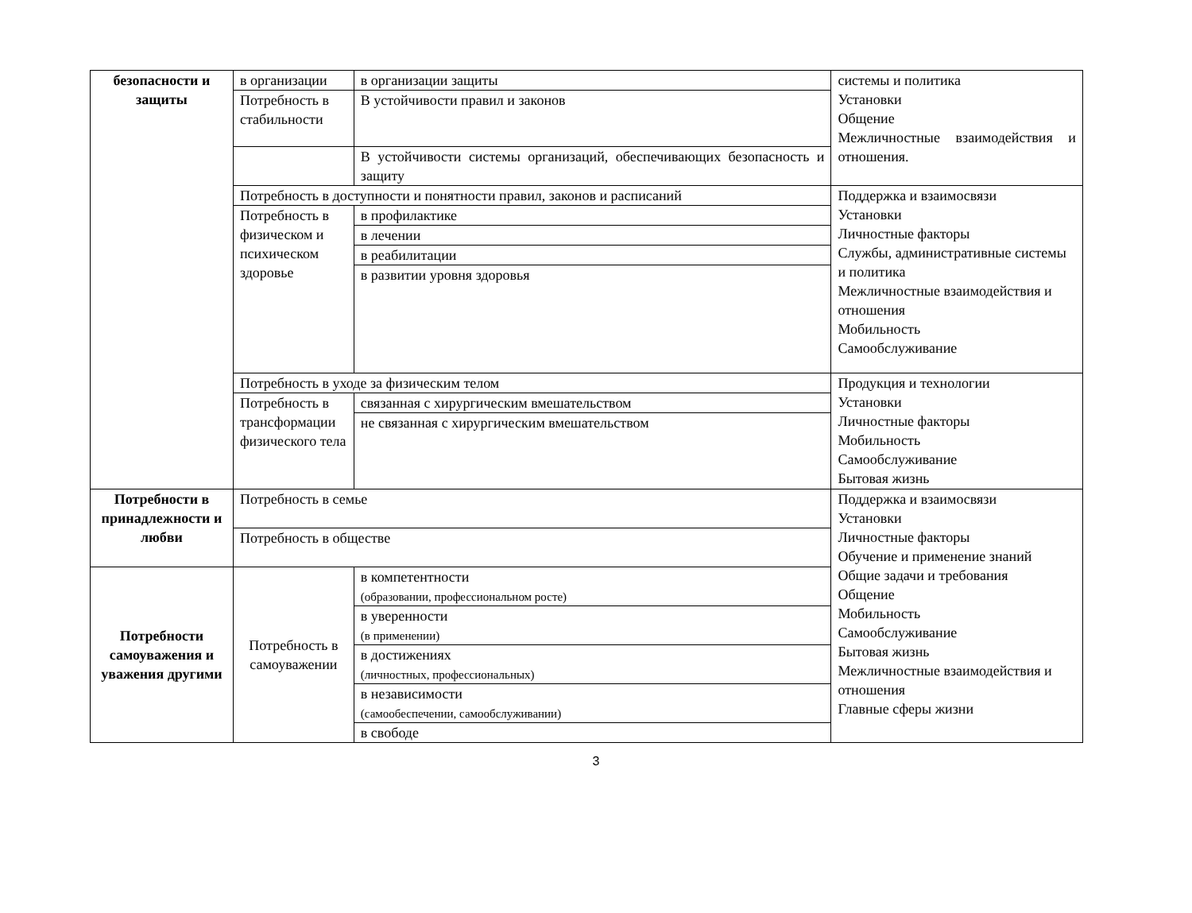| безопасности и защиты | в организации | в организации защиты | системы и политика Установки Общение Межличностные взаимодействия и отношения. |
| | Потребность в стабильности | В устойчивости правил и законов | |
| | | В устойчивости системы организаций, обеспечивающих безопасность и защиту | |
| | Потребность в доступности и понятности правил, законов и расписаний | | Поддержка и взаимосвязи Установки Личностные факторы Службы, административные системы и политика Межличностные взаимодействия и отношения Мобильность Самообслуживание |
| | Потребность в физическом и психическом здоровье | в профилактике | |
| | | в лечении | |
| | | в реабилитации | |
| | | в развитии уровня здоровья | |
| | Потребность в уходе за физическим телом | | Продукция и технологии Установки Личностные факторы Мобильность Самообслуживание Бытовая жизнь |
| | Потребность в трансформации физического тела | связанная с хирургическим вмешательством | |
| | | не связанная с хирургическим вмешательством | |
| Потребности в принадлежности и любви | Потребность в семье | | Поддержка и взаимосвязи Установки Личностные факторы Обучение и применение знаний Общие задачи и требования Общение Мобильность Самообслуживание Бытовая жизнь Межличностные взаимодействия и отношения Главные сферы жизни |
| | Потребность в обществе | | |
| Потребности самоуважения и уважения другими | Потребность в самоуважении | в компетентности (образовании, профессиональном росте) | |
| | | в уверенности (в применении) | |
| | | в достижениях (личностных, профессиональных) | |
| | | в независимости (самообеспечении, самообслуживании) | |
| | | в свободе | |
3